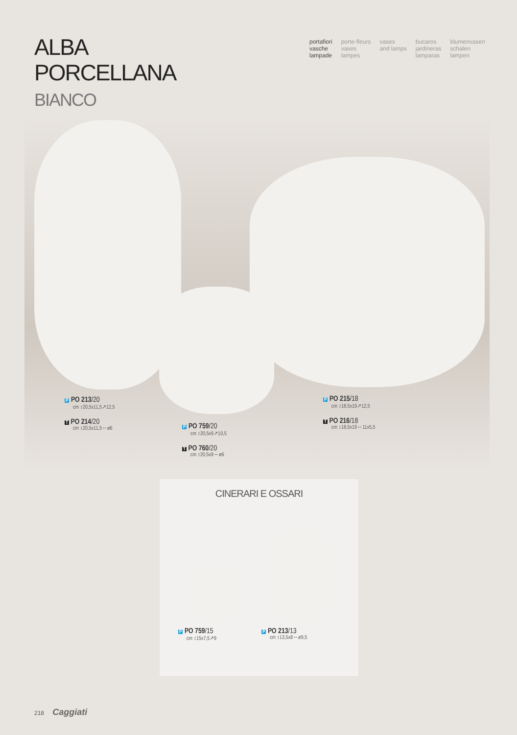ALBA
PORCELLANA
BIANCO
portafiori
vasche
lampade
porte-fleurs
vases
lampes
vases
and lamps
bucaros
jardineras
lamparas
blumenvasen
schalen
lampen
P PO 213/20
cm ↕20,5x11,5↗12,5
T PO 214/20
cm ↕20,5x11,5↔ø6
P PO 759/20
cm ↕20,5x9↗10,5
T PO 760/20
cm ↕20,5x9↔ø6
P PO 215/18
cm ↕18,5x19↗12,5
T PO 216/18
cm ↕18,5x19↔11x5,5
CINERARI E OSSARI
P PO 759/15
cm ↕15x7,5↗9
P PO 213/13
cm ↕13,5x8↔ø9,5
218 Caggiati